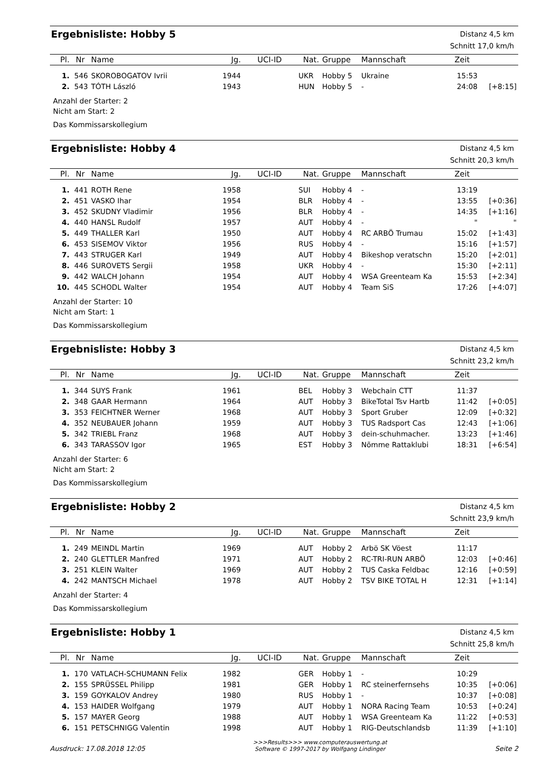Ergebnisliste: Hobby 5
Distanz 4,5 km
Schnitt 17,0 km/h
| Pl. | Nr | Name | Jg. | UCI-ID | Nat. | Gruppe | Mannschaft | Zeit | |
| --- | --- | --- | --- | --- | --- | --- | --- | --- | --- |
| 1. | 546 | SKOROBOGATOV Ivrii | 1944 | | UKR | Hobby 5 | Ukraine | 15:53 | |
| 2. | 543 | TÓTH László | 1943 | | HUN | Hobby 5 | - | 24:08 | [+8:15] |
Anzahl der Starter: 2
Nicht am Start: 2
Das Kommissarskollegium
Ergebnisliste: Hobby 4
Distanz 4,5 km
Schnitt 20,3 km/h
| Pl. | Nr | Name | Jg. | UCI-ID | Nat. | Gruppe | Mannschaft | Zeit | |
| --- | --- | --- | --- | --- | --- | --- | --- | --- | --- |
| 1. | 441 | ROTH Rene | 1958 | | SUI | Hobby 4 | - | 13:19 | |
| 2. | 451 | VASKO Ihar | 1954 | | BLR | Hobby 4 | - | 13:55 | [+0:36] |
| 3. | 452 | SKUDNY Vladimir | 1956 | | BLR | Hobby 4 | - | 14:35 | [+1:16] |
| 4. | 440 | HANSL Rudolf | 1957 | | AUT | Hobby 4 | - | " | " |
| 5. | 449 | THALLER Karl | 1950 | | AUT | Hobby 4 | RC ARBÖ Trumau | 15:02 | [+1:43] |
| 6. | 453 | SISEMOV Viktor | 1956 | | RUS | Hobby 4 | - | 15:16 | [+1:57] |
| 7. | 443 | STRUGER Karl | 1949 | | AUT | Hobby 4 | Bikeshop veratschn | 15:20 | [+2:01] |
| 8. | 446 | SUROVETS Sergii | 1958 | | UKR | Hobby 4 | - | 15:30 | [+2:11] |
| 9. | 442 | WALCH Johann | 1954 | | AUT | Hobby 4 | WSA Greenteam Ka | 15:53 | [+2:34] |
| 10. | 445 | SCHODL Walter | 1954 | | AUT | Hobby 4 | Team SiS | 17:26 | [+4:07] |
Anzahl der Starter: 10
Nicht am Start: 1
Das Kommissarskollegium
Ergebnisliste: Hobby 3
Distanz 4,5 km
Schnitt 23,2 km/h
| Pl. | Nr | Name | Jg. | UCI-ID | Nat. | Gruppe | Mannschaft | Zeit | |
| --- | --- | --- | --- | --- | --- | --- | --- | --- | --- |
| 1. | 344 | SUYS Frank | 1961 | | BEL | Hobby 3 | Webchain CTT | 11:37 | |
| 2. | 348 | GAAR Hermann | 1964 | | AUT | Hobby 3 | BikeTotal Tsv Hartb | 11:42 | [+0:05] |
| 3. | 353 | FEICHTNER Werner | 1968 | | AUT | Hobby 3 | Sport Gruber | 12:09 | [+0:32] |
| 4. | 352 | NEUBAUER Johann | 1959 | | AUT | Hobby 3 | TUS Radsport Cas | 12:43 | [+1:06] |
| 5. | 342 | TRIEBL Franz | 1968 | | AUT | Hobby 3 | dein-schuhmacher. | 13:23 | [+1:46] |
| 6. | 343 | TARASSOV Igor | 1965 | | EST | Hobby 3 | Nõmme Rattaklubi | 18:31 | [+6:54] |
Anzahl der Starter: 6
Nicht am Start: 2
Das Kommissarskollegium
Ergebnisliste: Hobby 2
Distanz 4,5 km
Schnitt 23,9 km/h
| Pl. | Nr | Name | Jg. | UCI-ID | Nat. | Gruppe | Mannschaft | Zeit | |
| --- | --- | --- | --- | --- | --- | --- | --- | --- | --- |
| 1. | 249 | MEINDL Martin | 1969 | | AUT | Hobby 2 | Arbö SK Vöest | 11:17 | |
| 2. | 240 | GLETTLER Manfred | 1971 | | AUT | Hobby 2 | RC-TRI-RUN ARBÖ | 12:03 | [+0:46] |
| 3. | 251 | KLEIN Walter | 1969 | | AUT | Hobby 2 | TUS Caska Feldbac | 12:16 | [+0:59] |
| 4. | 242 | MANTSCH Michael | 1978 | | AUT | Hobby 2 | TSV BIKE TOTAL H | 12:31 | [+1:14] |
Anzahl der Starter: 4
Das Kommissarskollegium
Ergebnisliste: Hobby 1
Distanz 4,5 km
Schnitt 25,8 km/h
| Pl. | Nr | Name | Jg. | UCI-ID | Nat. | Gruppe | Mannschaft | Zeit | |
| --- | --- | --- | --- | --- | --- | --- | --- | --- | --- |
| 1. | 170 | VATLACH-SCHUMANN Felix | 1982 | | GER | Hobby 1 | - | 10:29 | |
| 2. | 155 | SPRÜSSEL Philipp | 1981 | | GER | Hobby 1 | RC steinerfernsehs | 10:35 | [+0:06] |
| 3. | 159 | GOYKALOV Andrey | 1980 | | RUS | Hobby 1 | - | 10:37 | [+0:08] |
| 4. | 153 | HAIDER Wolfgang | 1979 | | AUT | Hobby 1 | NORA Racing Team | 10:53 | [+0:24] |
| 5. | 157 | MAYER Georg | 1988 | | AUT | Hobby 1 | WSA Greenteam Ka | 11:22 | [+0:53] |
| 6. | 151 | PETSCHNIGG Valentin | 1998 | | AUT | Hobby 1 | RIG-Deutschlandsb | 11:39 | [+1:10] |
Ausdruck: 17.08.2018 12:05
>>>Results>>> www.computerauswertung.at
Software © 1997-2017 by Wolfgang Lindinger
Seite 2